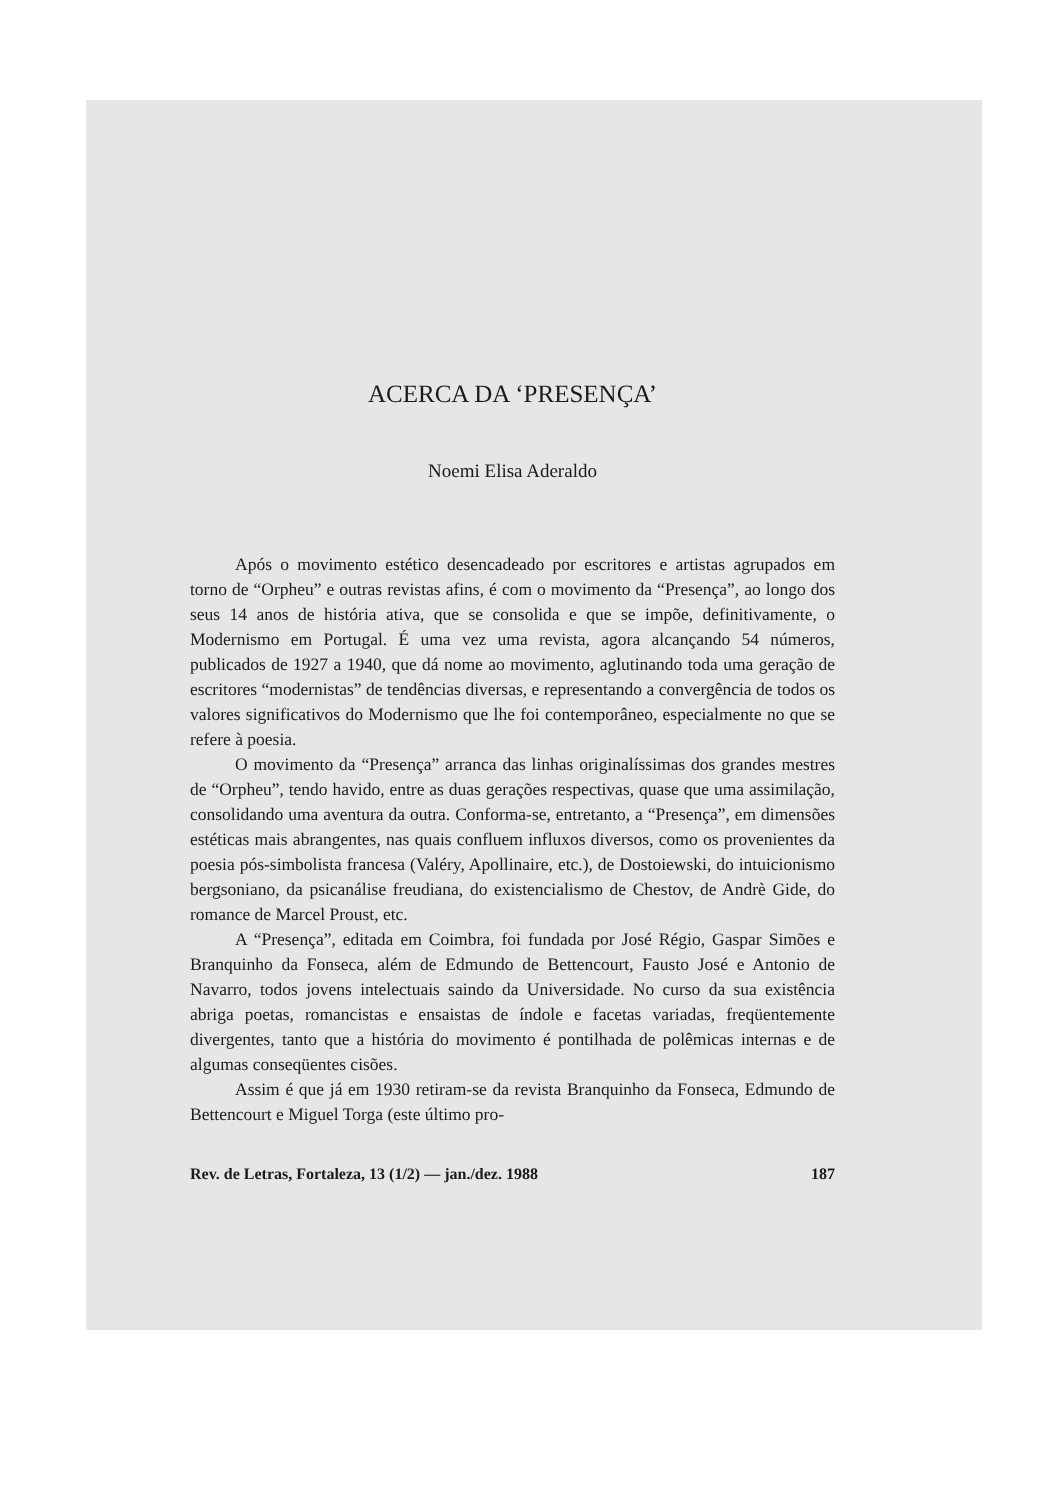ACERCA DA ‘PRESENÇA’
Noemi Elisa Aderaldo
Após o movimento estético desencadeado por escritores e artistas agrupados em torno de “Orpheu” e outras revistas afins, é com o movimento da “Presença”, ao longo dos seus 14 anos de história ativa, que se consolida e que se impõe, definitivamente, o Modernismo em Portugal. É uma vez uma revista, agora alcançando 54 números, publicados de 1927 a 1940, que dá nome ao movimento, aglutinando toda uma geração de escritores “modernistas” de tendências diversas, e representando a convergência de todos os valores significativos do Modernismo que lhe foi contemporâneo, especialmente no que se refere à poesia.
O movimento da “Presença” arranca das linhas originalíssimas dos grandes mestres de “Orpheu”, tendo havido, entre as duas gerações respectivas, quase que uma assimilação, consolidando uma aventura da outra. Conforma-se, entretanto, a “Presença”, em dimensões estéticas mais abrangentes, nas quais confluem influxos diversos, como os provenientes da poesia pós-simbolista francesa (Valéry, Apollinaire, etc.), de Dostoiewski, do intuicionismo bergsoniano, da psicanálise freudiana, do existencialismo de Chestov, de Andrè Gide, do romance de Marcel Proust, etc.
A “Presença”, editada em Coimbra, foi fundada por José Régio, Gaspar Simões e Branquinho da Fonseca, além de Edmundo de Bettencourt, Fausto José e Antonio de Navarro, todos jovens intelectuais saindo da Universidade. No curso da sua existência abriga poetas, romancistas e ensaistas de índole e facetas variadas, freqüentemente divergentes, tanto que a história do movimento é pontilhada de polêmicas internas e de algumas conseqüentes cisões.
Assim é que já em 1930 retiram-se da revista Branquinho da Fonseca, Edmundo de Bettencourt e Miguel Torga (este último pro-
Rev. de Letras, Fortaleza, 13 (1/2) — jan./dez. 1988 187